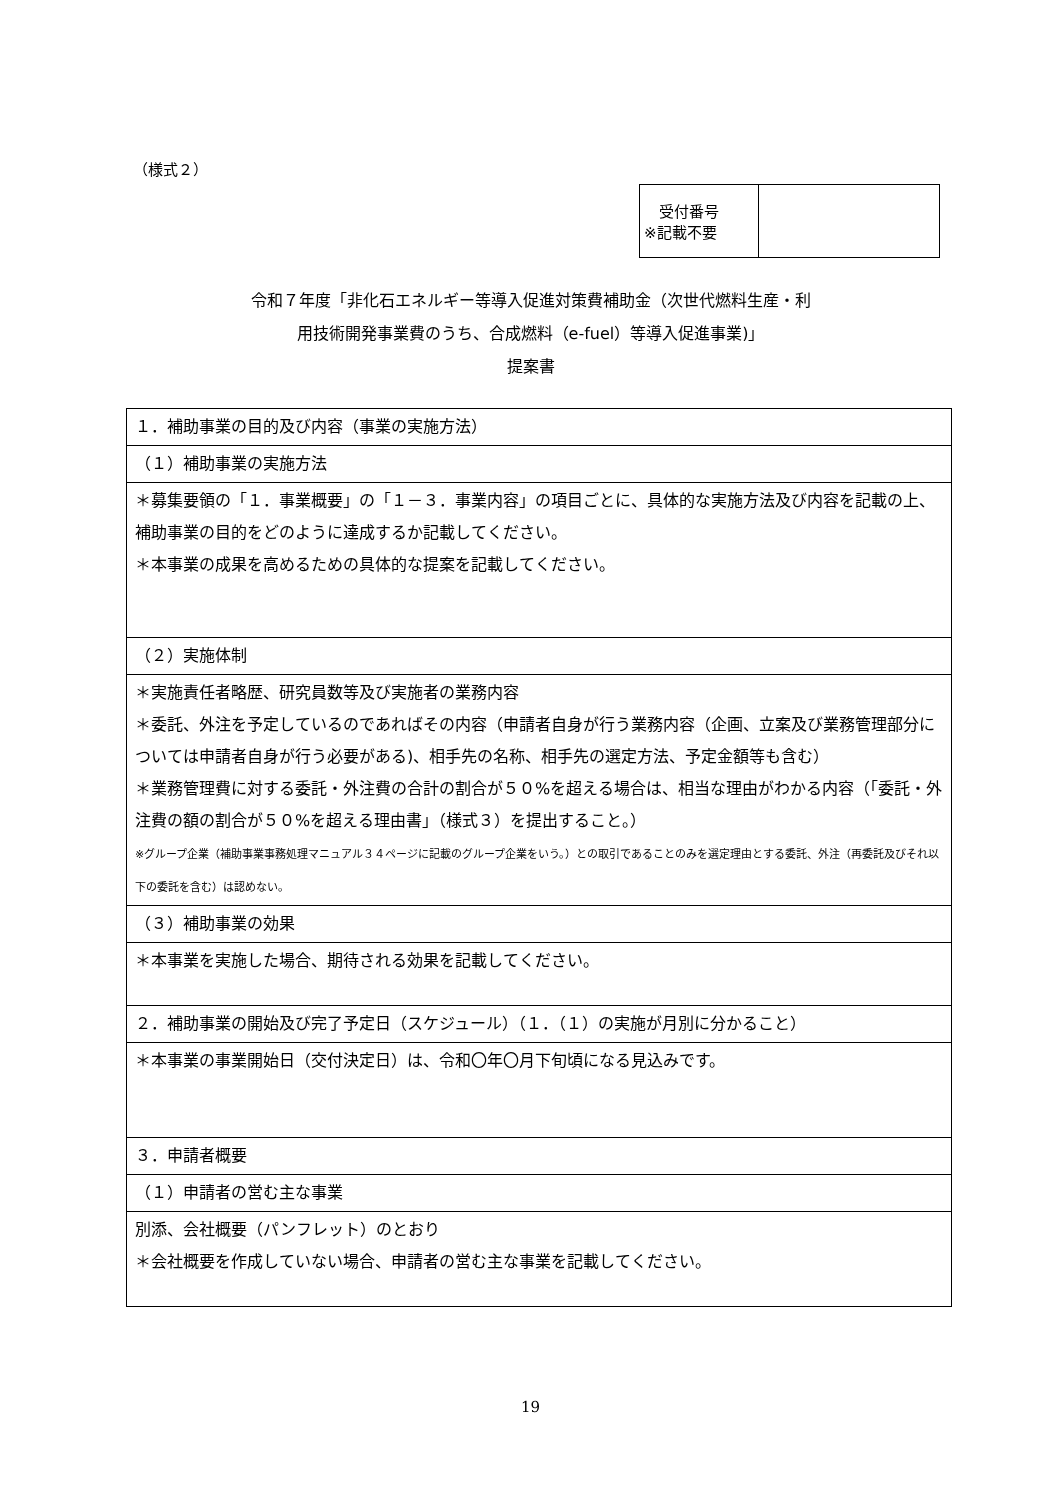（様式２）
| 受付番号 ※記載不要 | |
令和７年度「非化石エネルギー等導入促進対策費補助金（次世代燃料生産・利
用技術開発事業費のうち、合成燃料（e-fuel）等導入促進事業)」
提案書
| １．補助事業の目的及び内容（事業の実施方法） |
| （１）補助事業の実施方法 |
| ＊募集要領の「１．事業概要」の「１－３．事業内容」の項目ごとに、具体的な実施方法及び内容を記載の上、補助事業の目的をどのように達成するか記載してください。 ＊本事業の成果を高めるための具体的な提案を記載してください。 |
| （２）実施体制 |
| ＊実施責任者略歴、研究員数等及び実施者の業務内容 ＊委託、外注を予定しているのであればその内容（申請者自身が行う業務内容（企画、立案及び業務管理部分については申請者自身が行う必要がある)、相手先の名称、相手先の選定方法、予定金額等も含む） ＊業務管理費に対する委託・外注費の合計の割合が５０%を超える場合は、相当な理由がわかる内容（｢委託・外注費の額の割合が５０%を超える理由書」（様式３）を提出すること。） ※グループ企業（補助事業事務処理マニュアル３４ページに記載のグループ企業をいう。）との取引であることのみを選定理由とする委託、外注（再委託及びそれ以下の委託を含む）は認めない。 |
| （３）補助事業の効果 |
| ＊本事業を実施した場合、期待される効果を記載してください。 |
| ２．補助事業の開始及び完了予定日（スケジュール）（１．（１）の実施が月別に分かること） |
| ＊本事業の事業開始日（交付決定日）は、令和〇年〇月下旬頃になる見込みです。 |
| ３．申請者概要 |
| （１）申請者の営む主な事業 |
| 別添、会社概要（パンフレット）のとおり ＊会社概要を作成していない場合、申請者の営む主な事業を記載してください。 |
19